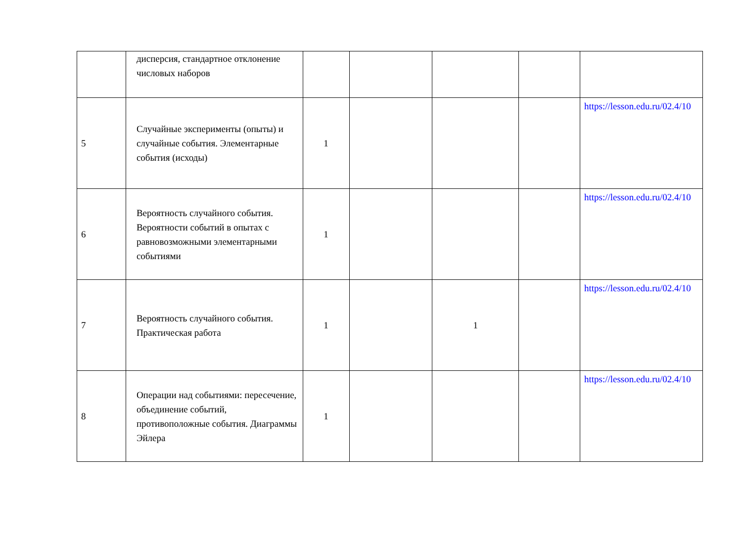| | дисперсия, стандартное отклонение числовых наборов | | | | | |
| 5 | Случайные эксперименты (опыты) и случайные события. Элементарные события (исходы) | 1 | | | | https://lesson.edu.ru/02.4/10 |
| 6 | Вероятность случайного события. Вероятности событий в опытах с равновозможными элементарными событиями | 1 | | | | https://lesson.edu.ru/02.4/10 |
| 7 | Вероятность случайного события. Практическая работа | 1 | | 1 | | https://lesson.edu.ru/02.4/10 |
| 8 | Операции над событиями: пересечение, объединение событий, противоположные события. Диаграммы Эйлера | 1 | | | | https://lesson.edu.ru/02.4/10 |